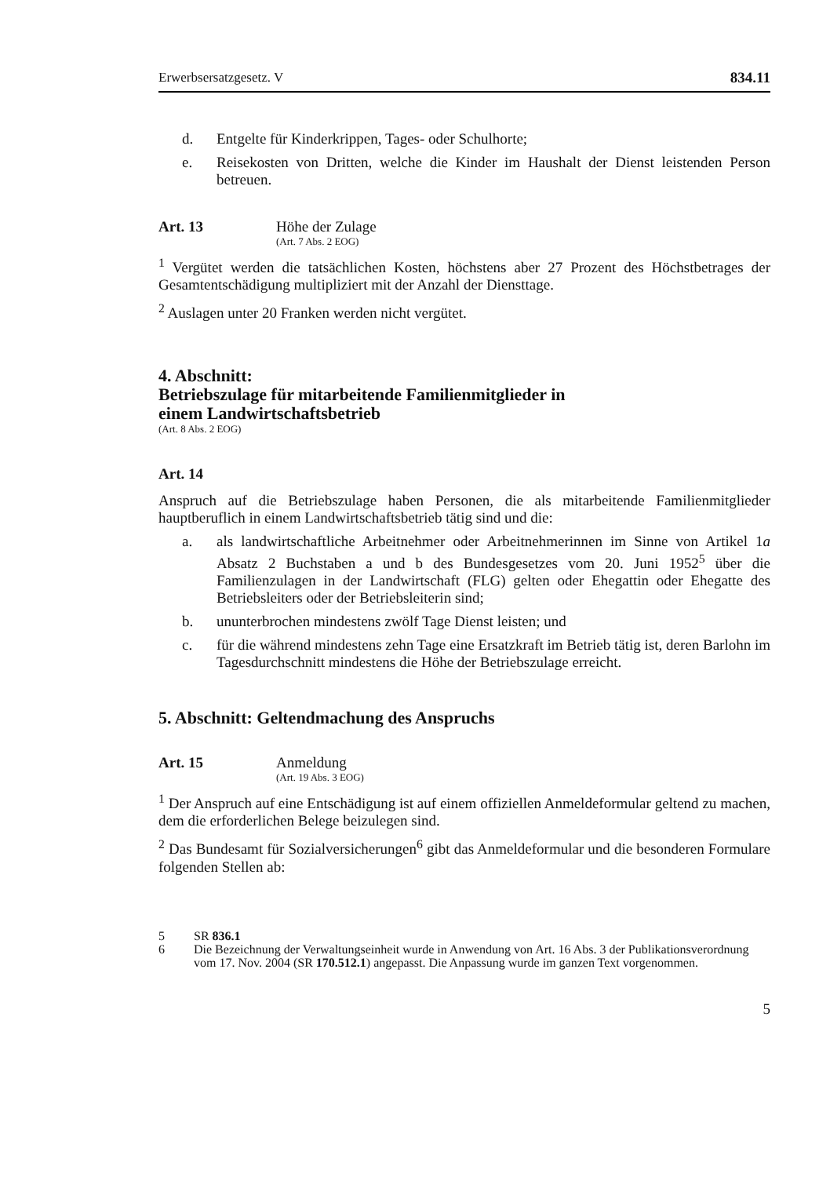Erwerbsersatzgesetz. V 834.11
d. Entgelte für Kinderkrippen, Tages- oder Schulhorte;
e. Reisekosten von Dritten, welche die Kinder im Haushalt der Dienst leistenden Person betreuen.
Art. 13 Höhe der Zulage
(Art. 7 Abs. 2 EOG)
<sup>1</sup> Vergütet werden die tatsächlichen Kosten, höchstens aber 27 Prozent des Höchstbetrages der Gesamtentschädigung multipliziert mit der Anzahl der Diensttage.
<sup>2</sup> Auslagen unter 20 Franken werden nicht vergütet.
4. Abschnitt:
Betriebszulage für mitarbeitende Familienmitglieder in
einem Landwirtschaftsbetrieb
(Art. 8 Abs. 2 EOG)
Art. 14
Anspruch auf die Betriebszulage haben Personen, die als mitarbeitende Familienmitglieder hauptberuflich in einem Landwirtschaftsbetrieb tätig sind und die:
a. als landwirtschaftliche Arbeitnehmer oder Arbeitnehmerinnen im Sinne von Artikel 1a Absatz 2 Buchstaben a und b des Bundesgesetzes vom 20. Juni 1952<sup>5</sup> über die Familienzulagen in der Landwirtschaft (FLG) gelten oder Ehegattin oder Ehegatte des Betriebsleiters oder der Betriebsleiterin sind;
b. ununterbrochen mindestens zwölf Tage Dienst leisten; und
c. für die während mindestens zehn Tage eine Ersatzkraft im Betrieb tätig ist, deren Barlohn im Tagesdurchschnitt mindestens die Höhe der Betriebszulage erreicht.
5. Abschnitt: Geltendmachung des Anspruchs
Art. 15 Anmeldung
(Art. 19 Abs. 3 EOG)
<sup>1</sup> Der Anspruch auf eine Entschädigung ist auf einem offiziellen Anmeldeformular geltend zu machen, dem die erforderlichen Belege beizulegen sind.
<sup>2</sup> Das Bundesamt für Sozialversicherungen<sup>6</sup> gibt das Anmeldeformular und die besonderen Formulare folgenden Stellen ab:
5 SR 836.1
6 Die Bezeichnung der Verwaltungseinheit wurde in Anwendung von Art. 16 Abs. 3 der Publikationsverordnung vom 17. Nov. 2004 (SR 170.512.1) angepasst. Die Anpassung wurde im ganzen Text vorgenommen.
5